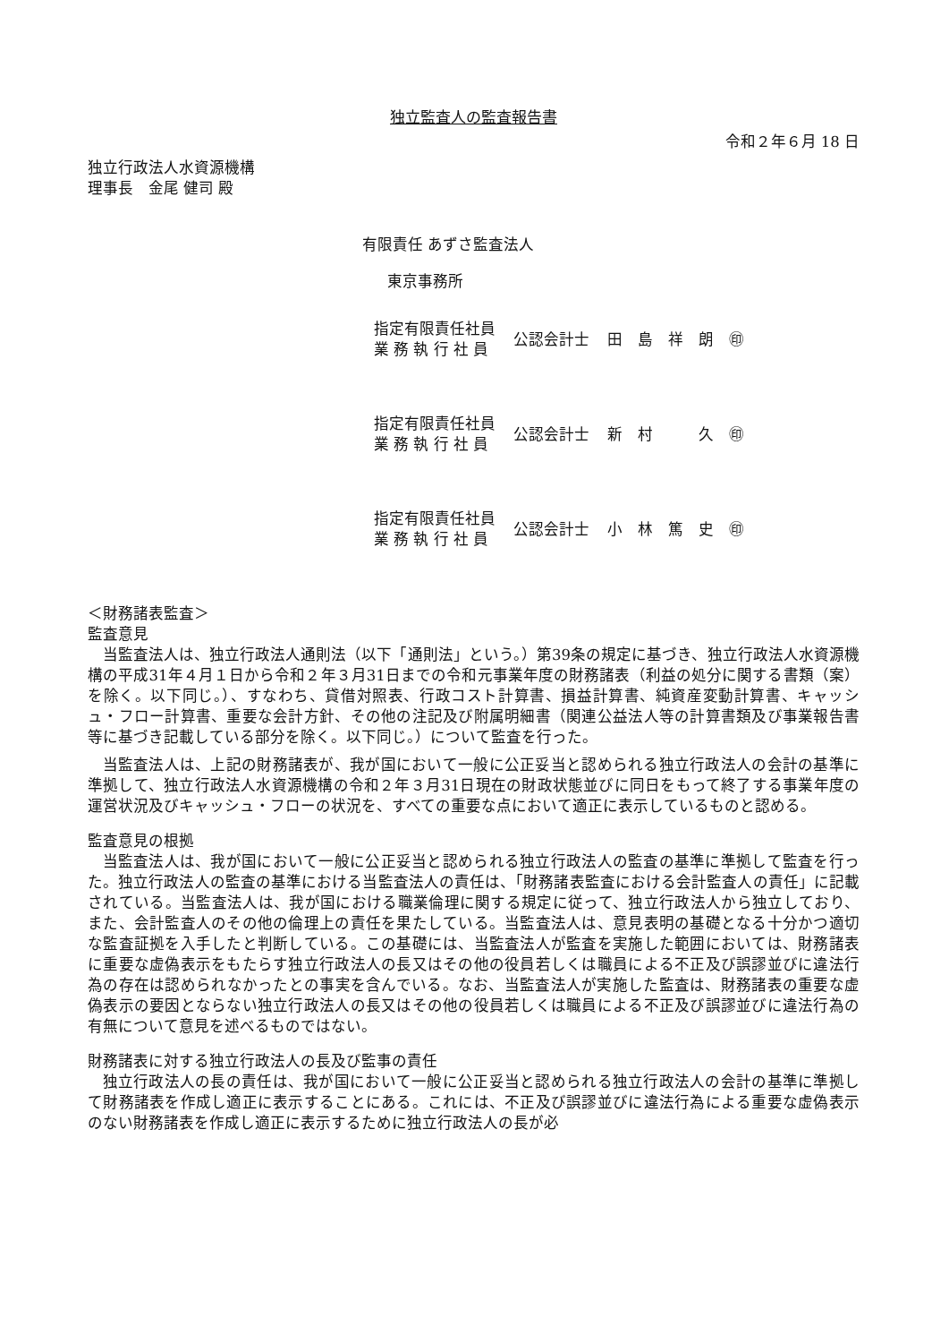独立監査人の監査報告書
令和２年６月 18 日
独立行政法人水資源機構
理事長　金尾 健司 殿
有限責任 あずさ監査法人
東京事務所
| 指定有限責任社員 業 務 執 行 社 員 | 公認会計士 | 田 島 祥 朗 ㊞ |
| 指定有限責任社員 業 務 執 行 社 員 | 公認会計士 | 新 村 久 ㊞ |
| 指定有限責任社員 業 務 執 行 社 員 | 公認会計士 | 小 林 篤 史 ㊞ |
＜財務諸表監査＞
監査意見
当監査法人は、独立行政法人通則法（以下「通則法」という。）第39条の規定に基づき、独立行政法人水資源機構の平成31年４月１日から令和２年３月31日までの令和元事業年度の財務諸表（利益の処分に関する書類（案）を除く。以下同じ。）、すなわち、貸借対照表、行政コスト計算書、損益計算書、純資産変動計算書、キャッシュ・フロー計算書、重要な会計方針、その他の注記及び附属明細書（関連公益法人等の計算書類及び事業報告書等に基づき記載している部分を除く。以下同じ。）について監査を行った。
当監査法人は、上記の財務諸表が、我が国において一般に公正妥当と認められる独立行政法人の会計の基準に準拠して、独立行政法人水資源機構の令和２年３月31日現在の財政状態並びに同日をもって終了する事業年度の運営状況及びキャッシュ・フローの状況を、すべての重要な点において適正に表示しているものと認める。
監査意見の根拠
当監査法人は、我が国において一般に公正妥当と認められる独立行政法人の監査の基準に準拠して監査を行った。独立行政法人の監査の基準における当監査法人の責任は、「財務諸表監査における会計監査人の責任」に記載されている。当監査法人は、我が国における職業倫理に関する規定に従って、独立行政法人から独立しており、また、会計監査人のその他の倫理上の責任を果たしている。当監査法人は、意見表明の基礎となる十分かつ適切な監査証拠を入手したと判断している。この基礎には、当監査法人が監査を実施した範囲においては、財務諸表に重要な虚偽表示をもたらす独立行政法人の長又はその他の役員若しくは職員による不正及び誤謬並びに違法行為の存在は認められなかったとの事実を含んでいる。なお、当監査法人が実施した監査は、財務諸表の重要な虚偽表示の要因とならない独立行政法人の長又はその他の役員若しくは職員による不正及び誤謬並びに違法行為の有無について意見を述べるものではない。
財務諸表に対する独立行政法人の長及び監事の責任
独立行政法人の長の責任は、我が国において一般に公正妥当と認められる独立行政法人の会計の基準に準拠して財務諸表を作成し適正に表示することにある。これには、不正及び誤謬並びに違法行為による重要な虚偽表示のない財務諸表を作成し適正に表示するために独立行政法人の長が必